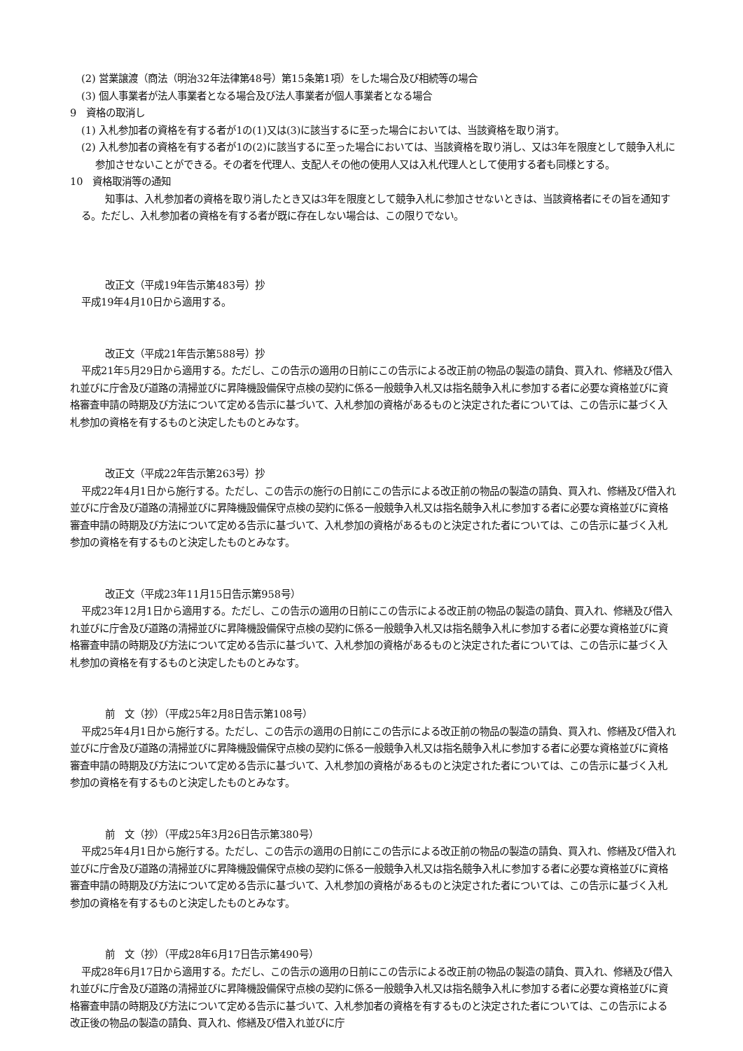(2) 営業譲渡（商法（明治32年法律第48号）第15条第1項）をした場合及び相続等の場合
(3) 個人事業者が法人事業者となる場合及び法人事業者が個人事業者となる場合
9　資格の取消し
(1) 入札参加者の資格を有する者が1の(1)又は(3)に該当するに至った場合においては、当該資格を取り消す。
(2) 入札参加者の資格を有する者が1の(2)に該当するに至った場合においては、当該資格を取り消し、又は3年を限度として競争入札に参加させないことができる。その者を代理人、支配人その他の使用人又は入札代理人として使用する者も同様とする。
10　資格取消等の通知
知事は、入札参加者の資格を取り消したとき又は3年を限度として競争入札に参加させないときは、当該資格者にその旨を通知する。ただし、入札参加者の資格を有する者が既に存在しない場合は、この限りでない。
改正文（平成19年告示第483号）抄
平成19年4月10日から適用する。
改正文（平成21年告示第588号）抄
平成21年5月29日から適用する。ただし、この告示の適用の日前にこの告示による改正前の物品の製造の請負、買入れ、修繕及び借入れ並びに庁舎及び道路の清掃並びに昇降機設備保守点検の契約に係る一般競争入札又は指名競争入札に参加する者に必要な資格並びに資格審査申請の時期及び方法について定める告示に基づいて、入札参加の資格があるものと決定された者については、この告示に基づく入札参加の資格を有するものと決定したものとみなす。
改正文（平成22年告示第263号）抄
平成22年4月1日から施行する。ただし、この告示の施行の日前にこの告示による改正前の物品の製造の請負、買入れ、修繕及び借入れ並びに庁舎及び道路の清掃並びに昇降機設備保守点検の契約に係る一般競争入札又は指名競争入札に参加する者に必要な資格並びに資格審査申請の時期及び方法について定める告示に基づいて、入札参加の資格があるものと決定された者については、この告示に基づく入札参加の資格を有するものと決定したものとみなす。
改正文（平成23年11月15日告示第958号）
平成23年12月1日から適用する。ただし、この告示の適用の日前にこの告示による改正前の物品の製造の請負、買入れ、修繕及び借入れ並びに庁舎及び道路の清掃並びに昇降機設備保守点検の契約に係る一般競争入札又は指名競争入札に参加する者に必要な資格並びに資格審査申請の時期及び方法について定める告示に基づいて、入札参加の資格があるものと決定された者については、この告示に基づく入札参加の資格を有するものと決定したものとみなす。
前　文（抄）（平成25年2月8日告示第108号）
平成25年4月1日から施行する。ただし、この告示の適用の日前にこの告示による改正前の物品の製造の請負、買入れ、修繕及び借入れ並びに庁舎及び道路の清掃並びに昇降機設備保守点検の契約に係る一般競争入札又は指名競争入札に参加する者に必要な資格並びに資格審査申請の時期及び方法について定める告示に基づいて、入札参加の資格があるものと決定された者については、この告示に基づく入札参加の資格を有するものと決定したものとみなす。
前　文（抄）（平成25年3月26日告示第380号）
平成25年4月1日から施行する。ただし、この告示の適用の日前にこの告示による改正前の物品の製造の請負、買入れ、修繕及び借入れ並びに庁舎及び道路の清掃並びに昇降機設備保守点検の契約に係る一般競争入札又は指名競争入札に参加する者に必要な資格並びに資格審査申請の時期及び方法について定める告示に基づいて、入札参加の資格があるものと決定された者については、この告示に基づく入札参加の資格を有するものと決定したものとみなす。
前　文（抄）（平成28年6月17日告示第490号）
平成28年6月17日から適用する。ただし、この告示の適用の日前にこの告示による改正前の物品の製造の請負、買入れ、修繕及び借入れ並びに庁舎及び道路の清掃並びに昇降機設備保守点検の契約に係る一般競争入札又は指名競争入札に参加する者に必要な資格並びに資格審査申請の時期及び方法について定める告示に基づいて、入札参加者の資格を有するものと決定された者については、この告示による改正後の物品の製造の請負、買入れ、修繕及び借入れ並びに庁